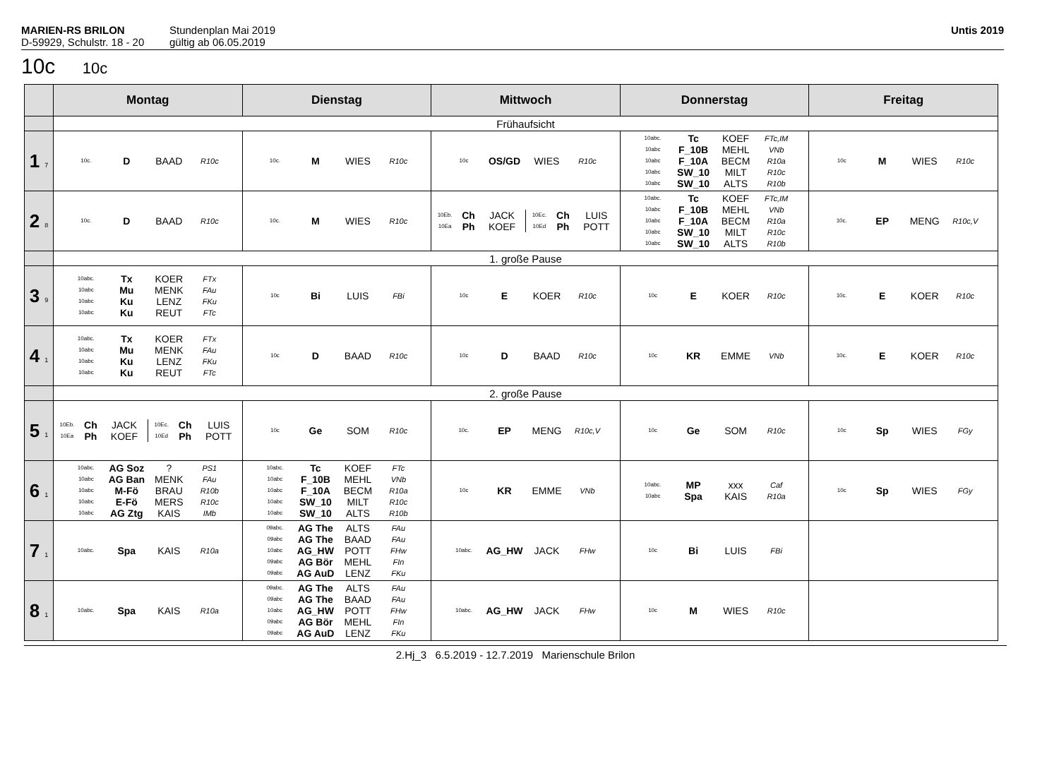MARIEN-RS BRILON
D-59929, Schulstr. 18 - 20
Stundenplan Mai 2019
gültig ab 06.05.2019
Untis 2019
10c 10c
| | Montag | Dienstag | Mittwoch | Donnerstag | Freitag |
| --- | --- | --- | --- | --- | --- |
| | Frühaufsicht | | | | |
| 1 7 | 10c. D BAAD R10c | 10c. M WIES R10c | 10c OS/GD WIES R10c | 10abc. Tc KOEF FTc,IM 10abc F_10B MEHL VNb 10abc F_10A BECM R10a 10abc SW_10 MILT R10c 10abc SW_10 ALTS R10b | 10c M WIES R10c |
| 2 8 | 10c. D BAAD R10c | 10c. M WIES R10c | 10Eb. Ch JACK 10Ea Ph KOEF 10Ec. Ch LUIS 10Ed Ph POTT | 10abc. Tc KOEF FTc,IM 10abc F_10B MEHL VNb 10abc F_10A BECM R10a 10abc SW_10 MILT R10c 10abc SW_10 ALTS R10b | 10c. EP MENG R10c,V |
| | 1. große Pause | | | | |
| 3 9 | 10abc. Tx KOER FTx 10abc Mu MENK FAu 10abc Ku LENZ FKu 10abc Ku REUT FTc | 10c Bi LUIS FBi | 10c E KOER R10c | 10c E KOER R10c | 10c. E KOER R10c |
| 4 1 | 10abc. Tx KOER FTx 10abc Mu MENK FAu 10abc Ku LENZ FKu 10abc Ku REUT FTc | 10c D BAAD R10c | 10c D BAAD R10c | 10c KR EMME VNb | 10c. E KOER R10c |
| | 2. große Pause | | | | |
| 5 1 | 10Eb. Ch JACK 10Ea Ph KOEF 10Ec. Ch LUIS 10Ed Ph POTT | 10c Ge SOM R10c | 10c. EP MENG R10c,V | 10c Ge SOM R10c | 10c Sp WIES FGy |
| 6 1 | 10abc. AG Soz ? PS1 10abc AG Ban MENK FAu 10abc M-Fö BRAU R10b 10abc E-Fö MERS R10c 10abc AG Ztg KAIS IMb | 10abc. Tc KOEF FTc 10abc F_10B MEHL VNb 10abc F_10A BECM R10a 10abc SW_10 MILT R10c 10abc SW_10 ALTS R10b | 10c KR EMME VNb | 10abc. MP xxx Caf 10abc Spa KAIS R10a | 10c Sp WIES FGy |
| 7 1 | 10abc. Spa KAIS R10a | 09abc. AG The ALTS FAu 09abc AG The BAAD FAu 10abc AG_HW POTT FHw 09abc AG Bör MEHL FIn 09abc AG AuD LENZ FKu | 10abc. AG_HW JACK FHw | 10c Bi LUIS FBi | |
| 8 1 | 10abc. Spa KAIS R10a | 09abc. AG The ALTS FAu 09abc AG The BAAD FAu 10abc AG_HW POTT FHw 09abc AG Bör MEHL FIn 09abc AG AuD LENZ FKu | 10abc. AG_HW JACK FHw | 10c M WIES R10c | |
2.Hj_3 6.5.2019 - 12.7.2019 Marienschule Brilon